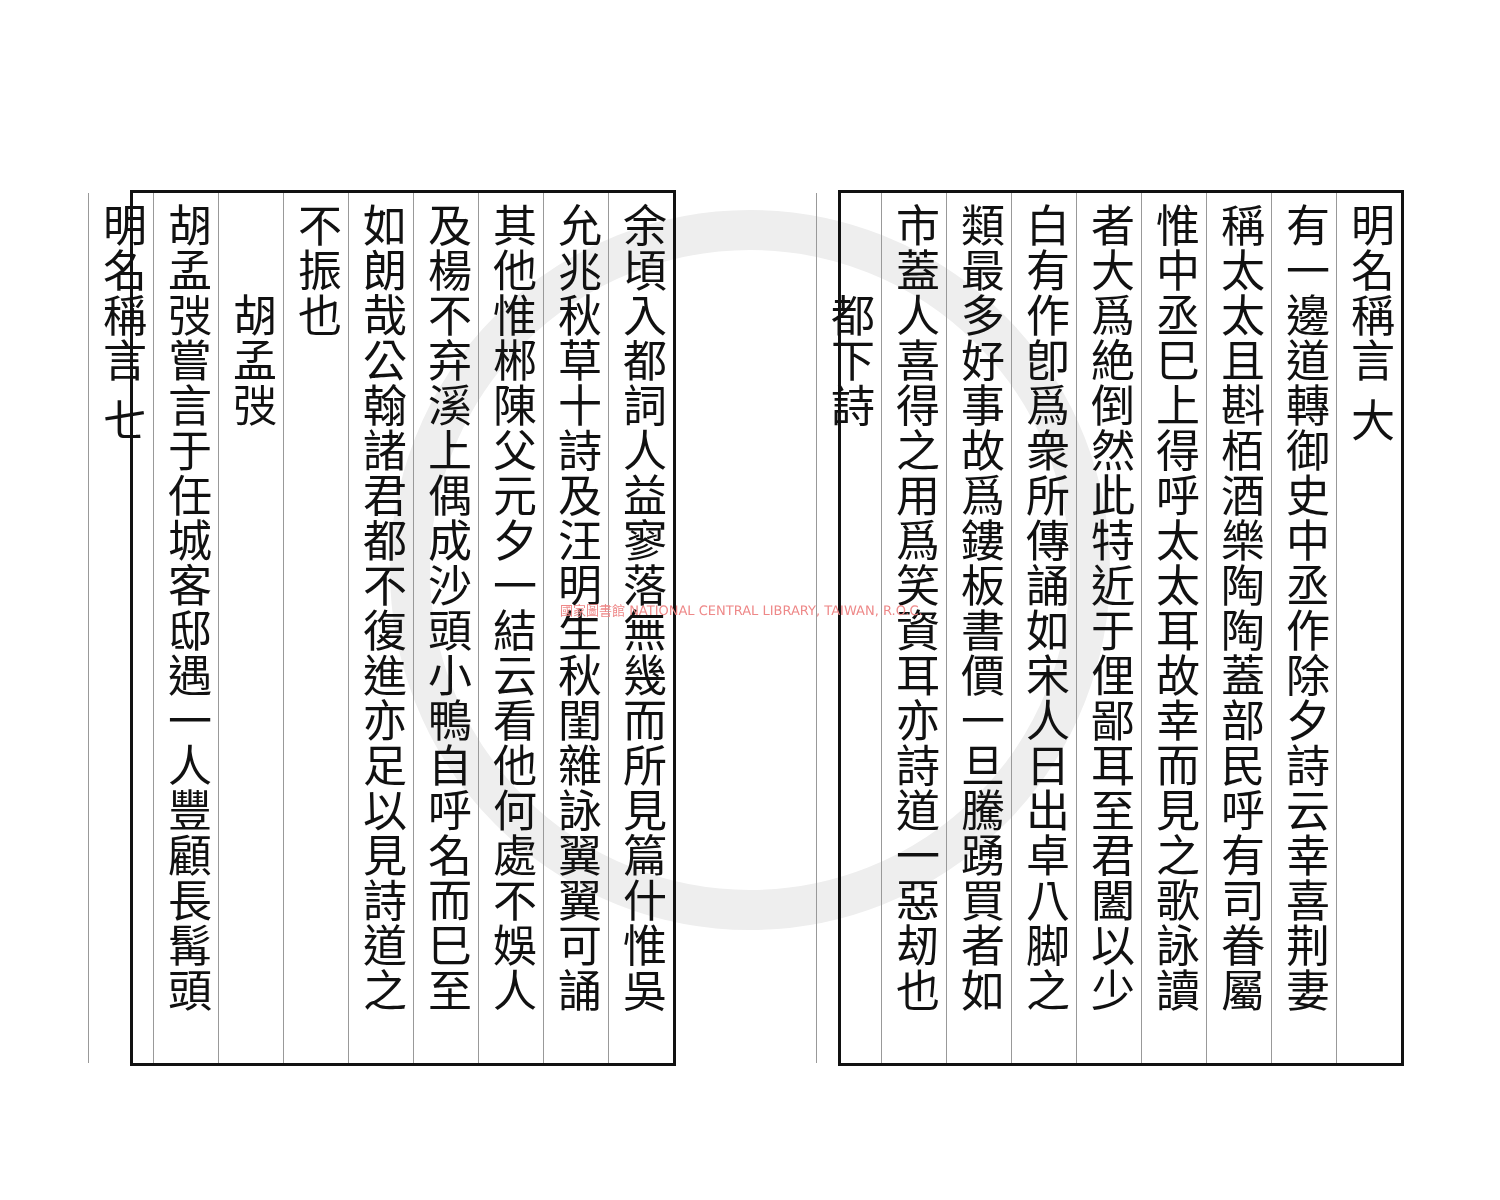明名稱言 大
有一邊道轉御史中丞作除夕詩云幸喜荆妻
稱太太且斟栢酒樂陶陶蓋部民呼有司眷屬
惟中丞巳上得呼太太耳故幸而見之歌詠讀
者大爲絶倒然此特近于俚鄙耳至君闔以少
白有作卽爲衆所傳誦如宋人日出卓八脚之
類最多好事故爲鏤板書價一旦騰踴買者如
市蓋人喜得之用爲笑資耳亦詩道一惡刼也
　　都下詩
余頃入都詞人益寥落無幾而所見篇什惟吳
允兆秋草十詩及汪明生秋閨雜詠翼翼可誦
其他惟郴陳父元夕一結云看他何處不娛人
及楊不弃溪上偶成沙頭小鴨自呼名而巳至
如朗哉公翰諸君都不復進亦足以見詩道之
不振也
　　胡孟弢
胡孟弢嘗言于任城客邸遇一人豐顧長髯頭
明名稱言 七
國家圖書館 NATIONAL CENTRAL LIBRARY, TAIWAN, R.O.C.